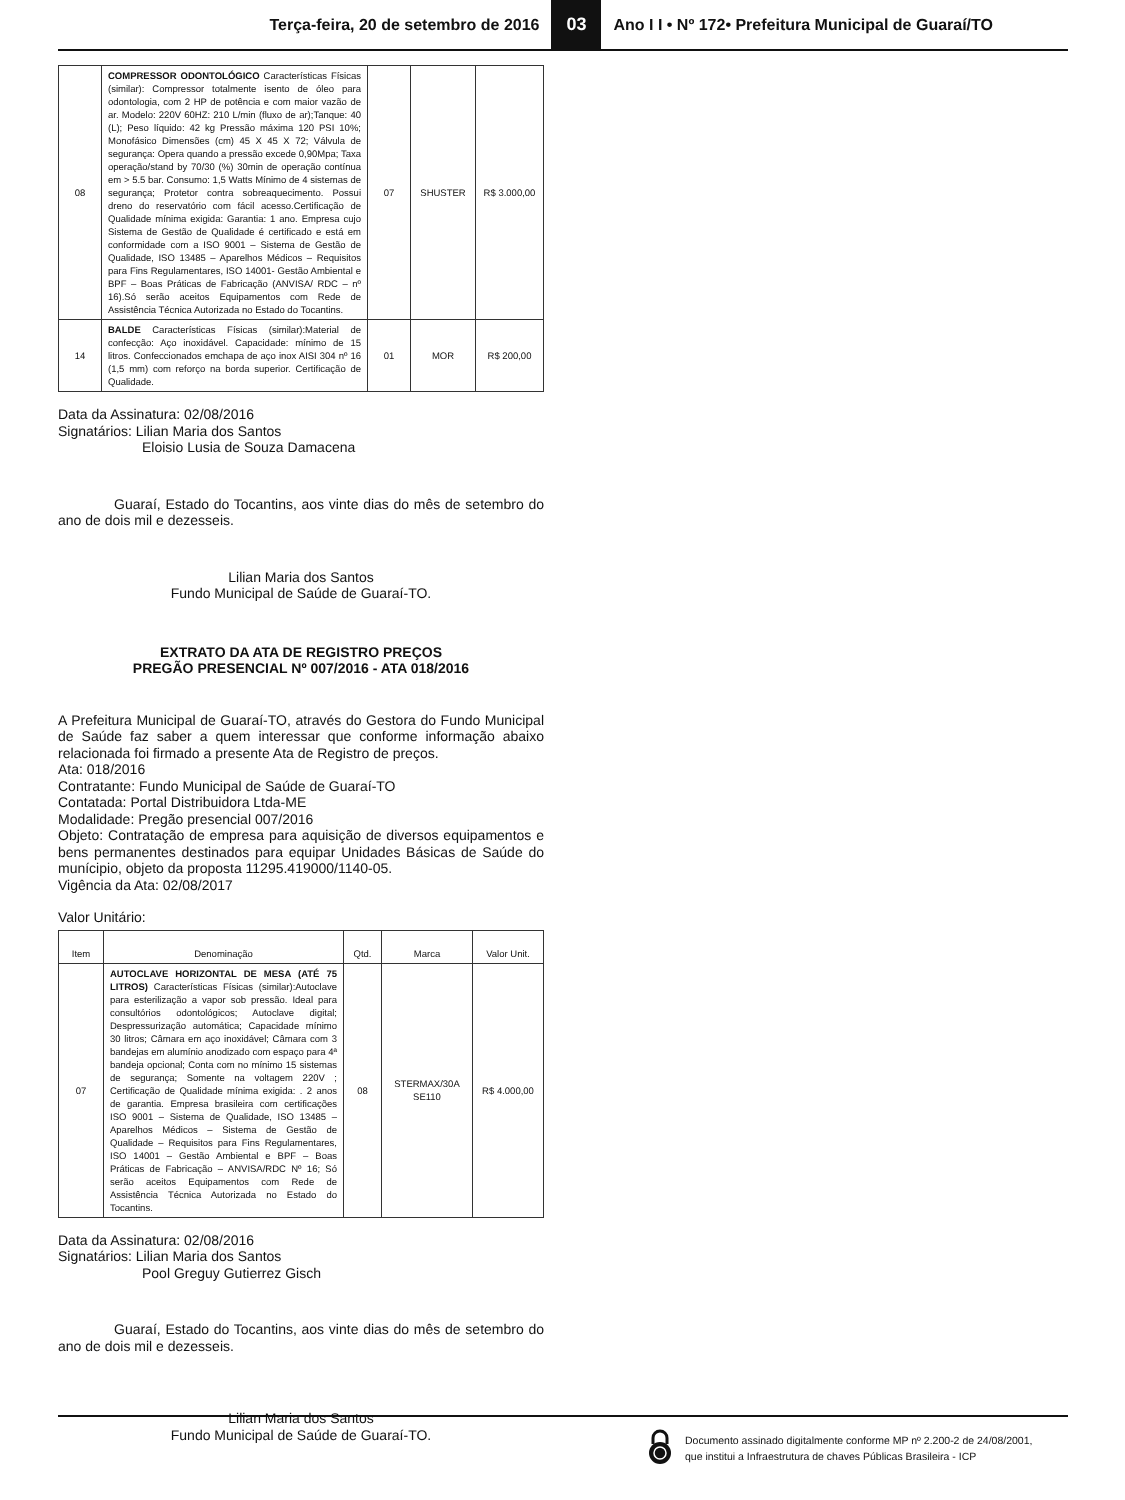Terça-feira, 20 de setembro de 2016 03 Ano I I • Nº 172• Prefeitura Municipal de Guaraí/TO
| 08 | COMPRESSOR ODONTOLÓGICO Características Físicas (similar): Compressor totalmente isento de óleo para odontologia, com 2 HP de potência e com maior vazão de ar. Modelo: 220V 60HZ: 210 L/min (fluxo de ar);Tanque: 40 (L); Peso líquido: 42 kg Pressão máxima 120 PSI 10%; Monofásico Dimensões (cm) 45 X 45 X 72; Válvula de segurança: Opera quando a pressão excede 0,90Mpa; Taxa operação/stand by 70/30 (%) 30min de operação contínua em > 5.5 bar. Consumo: 1,5 Watts Mínimo de 4 sistemas de segurança; Protetor contra sobreaquecimento. Possui dreno do reservatório com fácil acesso.Certificação de Qualidade mínima exigida: Garantia: 1 ano. Empresa cujo Sistema de Gestão de Qualidade é certificado e está em conformidade com a ISO 9001 – Sistema de Gestão de Qualidade, ISO 13485 – Aparelhos Médicos – Requisitos para Fins Regulamentares, ISO 14001- Gestão Ambiental e BPF – Boas Práticas de Fabricação (ANVISA/ RDC – nº 16).Só serão aceitos Equipamentos com Rede de Assistência Técnica Autorizada no Estado do Tocantins. | 07 | SHUSTER | R$ 3.000,00 |
| 14 | BALDE Características Físicas (similar):Material de confecção: Aço inoxidável. Capacidade: mínimo de 15 litros. Confeccionados emchapa de aço inox AISI 304 nº 16 (1,5 mm) com reforço na borda superior. Certificação de Qualidade. | 01 | MOR | R$ 200,00 |
Data da Assinatura: 02/08/2016
Signatários: Lilian Maria dos Santos
Eloisio Lusia de Souza Damacena
Guaraí, Estado do Tocantins, aos vinte dias do mês de setembro do ano de dois mil e dezesseis.
Lilian Maria dos Santos
Fundo Municipal de Saúde de Guaraí-TO.
EXTRATO DA ATA DE REGISTRO PREÇOS
PREGÃO PRESENCIAL Nº 007/2016 - ATA 018/2016
A Prefeitura Municipal de Guaraí-TO, através do Gestora do Fundo Municipal de Saúde faz saber a quem interessar que conforme informação abaixo relacionada foi firmado a presente Ata de Registro de preços.
Ata: 018/2016
Contratante: Fundo Municipal de Saúde de Guaraí-TO
Contatada: Portal Distribuidora Ltda-ME
Modalidade: Pregão presencial 007/2016
Objeto: Contratação de empresa para aquisição de diversos equipamentos e bens permanentes destinados para equipar Unidades Básicas de Saúde do munícipio, objeto da proposta 11295.419000/1140-05.
Vigência da Ata: 02/08/2017
Valor Unitário:
| Item | Denominação | Qtd. | Marca | Valor Unit. |
| --- | --- | --- | --- | --- |
| 07 | AUTOCLAVE HORIZONTAL DE MESA (ATÉ 75 LITROS) Características Físicas (similar):Autoclave para esterilização a vapor sob pressão. Ideal para consultórios odontológicos; Autoclave digital; Despressurização automática; Capacidade mínimo 30 litros; Câmara em aço inoxidável; Câmara com 3 bandejas em alumínio anodizado com espaço para 4ª bandeja opcional; Conta com no mínimo 15 sistemas de segurança; Somente na voltagem 220V ; Certificação de Qualidade mínima exigida: . 2 anos de garantia. Empresa brasileira com certificações ISO 9001 – Sistema de Qualidade, ISO 13485 – Aparelhos Médicos – Sistema de Gestão de Qualidade – Requisitos para Fins Regulamentares, ISO 14001 – Gestão Ambiental e BPF – Boas Práticas de Fabricação – ANVISA/RDC Nº 16; Só serão aceitos Equipamentos com Rede de Assistência Técnica Autorizada no Estado do Tocantins. | 08 | STERMAX/30A SE110 | R$ 4.000,00 |
Data da Assinatura: 02/08/2016
Signatários: Lilian Maria dos Santos
Pool Greguy Gutierrez Gisch
Guaraí, Estado do Tocantins, aos vinte dias do mês de setembro do ano de dois mil e dezesseis.
Lilian Maria dos Santos
Fundo Municipal de Saúde de Guaraí-TO.
Documento assinado digitalmente conforme MP nº 2.200-2 de 24/08/2001,
que institui a Infraestrutura de chaves Públicas Brasileira - ICP